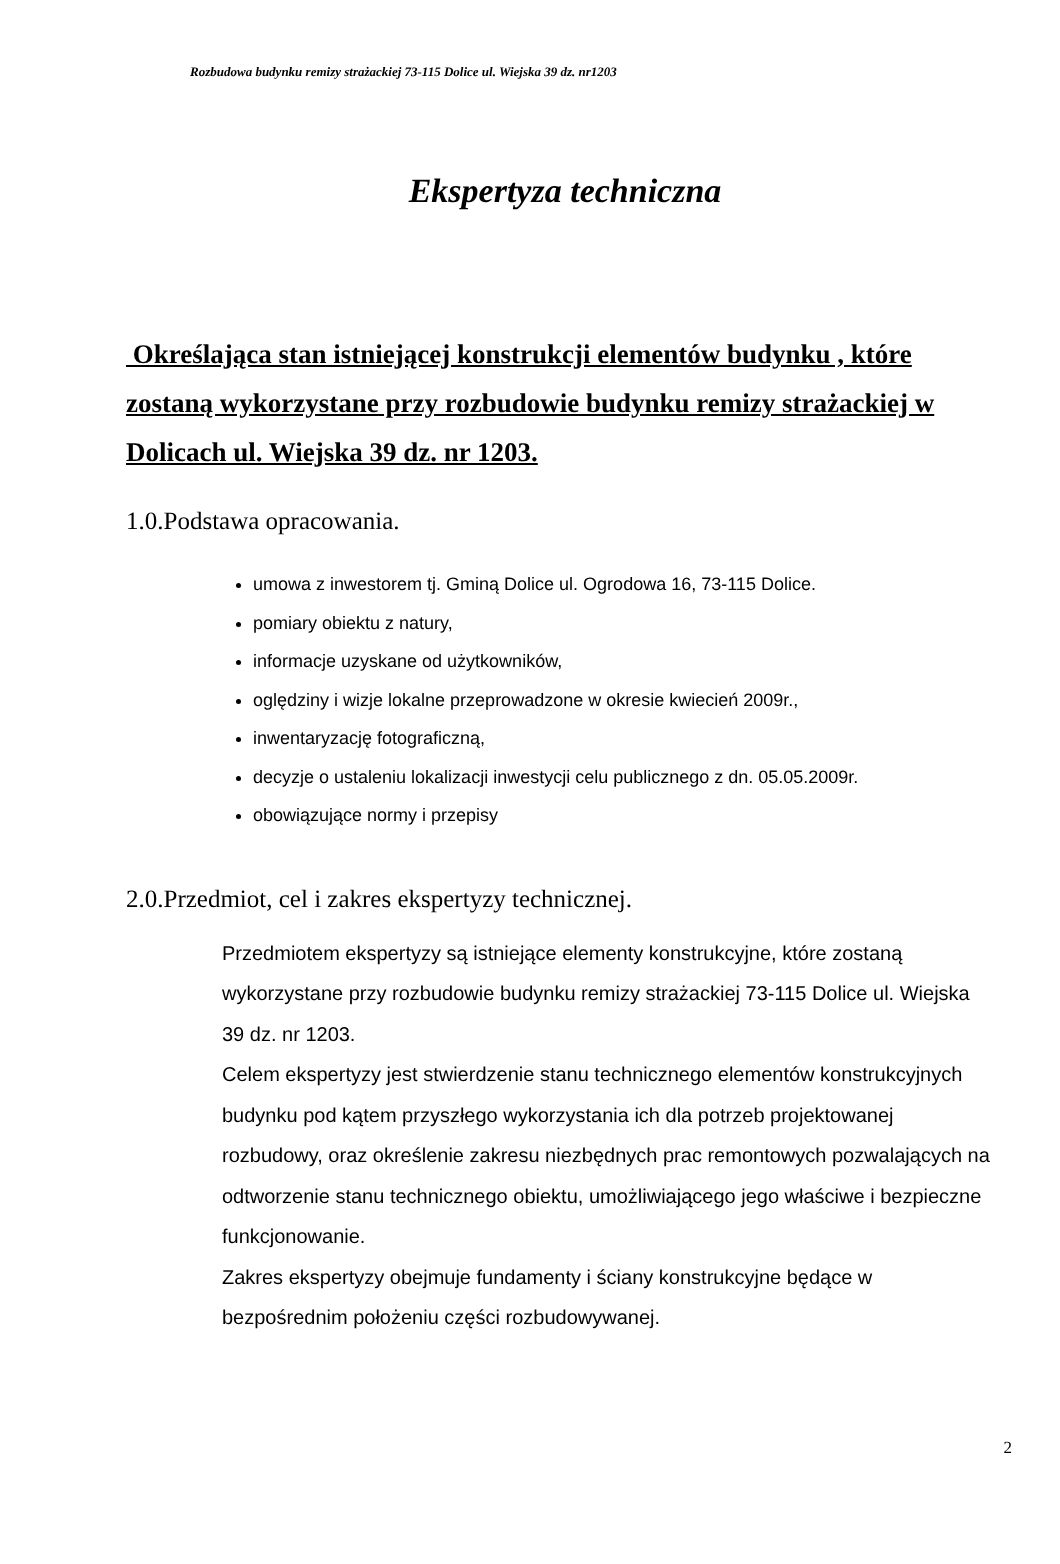Rozbudowa budynku remizy strażackiej 73-115 Dolice ul. Wiejska 39 dz. nr1203
Ekspertyza techniczna
Określająca stan istniejącej konstrukcji elementów budynku , które zostaną wykorzystane przy rozbudowie budynku remizy strażackiej w Dolicach ul. Wiejska 39 dz. nr 1203.
1.0.Podstawa opracowania.
umowa z inwestorem tj. Gminą Dolice ul. Ogrodowa 16, 73-115 Dolice.
pomiary obiektu z natury,
informacje uzyskane od użytkowników,
oględziny i wizje lokalne przeprowadzone w okresie kwiecień 2009r.,
inwentaryzację fotograficzną,
decyzje o ustaleniu lokalizacji inwestycji celu publicznego z dn. 05.05.2009r.
obowiązujące normy i przepisy
2.0.Przedmiot, cel i zakres ekspertyzy technicznej.
Przedmiotem ekspertyzy są istniejące elementy konstrukcyjne, które zostaną wykorzystane przy rozbudowie budynku remizy strażackiej 73-115 Dolice ul. Wiejska 39 dz. nr 1203.
Celem ekspertyzy jest stwierdzenie stanu technicznego elementów konstrukcyjnych budynku pod kątem przyszłego wykorzystania ich dla potrzeb projektowanej rozbudowy, oraz określenie zakresu niezbędnych prac remontowych pozwalających na odtworzenie stanu technicznego obiektu, umożliwiającego jego właściwe i bezpieczne funkcjonowanie.
Zakres ekspertyzy obejmuje fundamenty i ściany konstrukcyjne będące w bezpośrednim położeniu części rozbudowywanej.
2